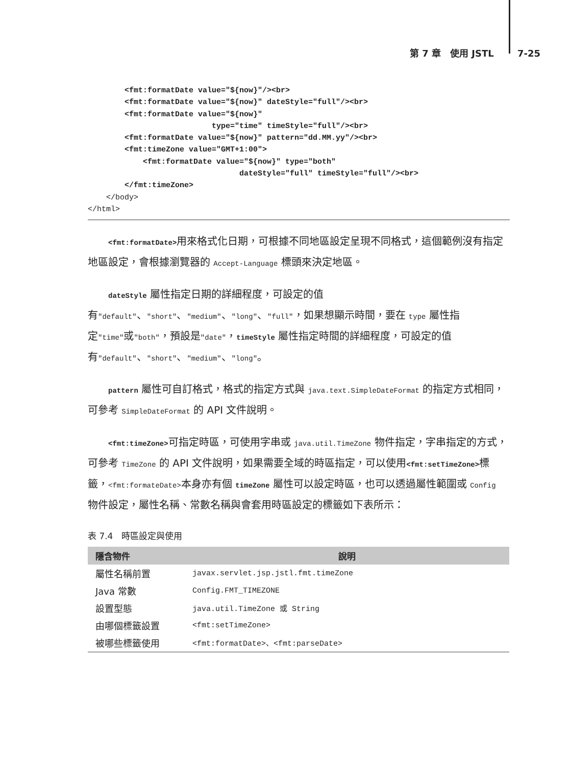第 7 章　使用 JSTL 7-25
        <fmt:formatDate value="${now}"/><br>
        <fmt:formatDate value="${now}" dateStyle="full"/><br>
        <fmt:formatDate value="${now}"
                           type="time" timeStyle="full"/><br>
        <fmt:formatDate value="${now}" pattern="dd.MM.yy"/><br>
        <fmt:timeZone value="GMT+1:00">
            <fmt:formatDate value="${now}" type="both"
                                 dateStyle="full" timeStyle="full"/><br>
        </fmt:timeZone>
    </body>
</html>
<fmt:formatDate>用來格式化日期，可根據不同地區設定呈現不同格式，這個範例沒有指定地區設定，會根據瀏覽器的 Accept-Language 標頭來決定地區。
dateStyle 屬性指定日期的詳細程度，可設定的值有"default"、"short"、"medium"、"long"、"full"，如果想顯示時間，要在 type 屬性指定"time"或"both"，預設是"date"，timeStyle 屬性指定時間的詳細程度，可設定的值有"default"、"short"、"medium"、"long"。
pattern 屬性可自訂格式，格式的指定方式與 java.text.SimpleDateFormat 的指定方式相同，可參考 SimpleDateFormat 的 API 文件說明。
<fmt:timeZone>可指定時區，可使用字串或 java.util.TimeZone 物件指定，字串指定的方式，可參考 TimeZone 的 API 文件說明，如果需要全域的時區指定，可以使用<fmt:setTimeZone>標籤，<fmt:formateDate>本身亦有個 timeZone 屬性可以設定時區，也可以透過屬性範圍或 Config 物件設定，屬性名稱、常數名稱與會套用時區設定的標籤如下表所示：
表 7.4　時區設定與使用
| 隱含物件 | 說明 |
| --- | --- |
| 屬性名稱前置 | javax.servlet.jsp.jstl.fmt.timeZone |
| Java 常數 | Config.FMT_TIMEZONE |
| 設置型態 | java.util.TimeZone 或 String |
| 由哪個標籤設置 | <fmt:setTimeZone> |
| 被哪些標籤使用 | <fmt:formatDate>、<fmt:parseDate> |